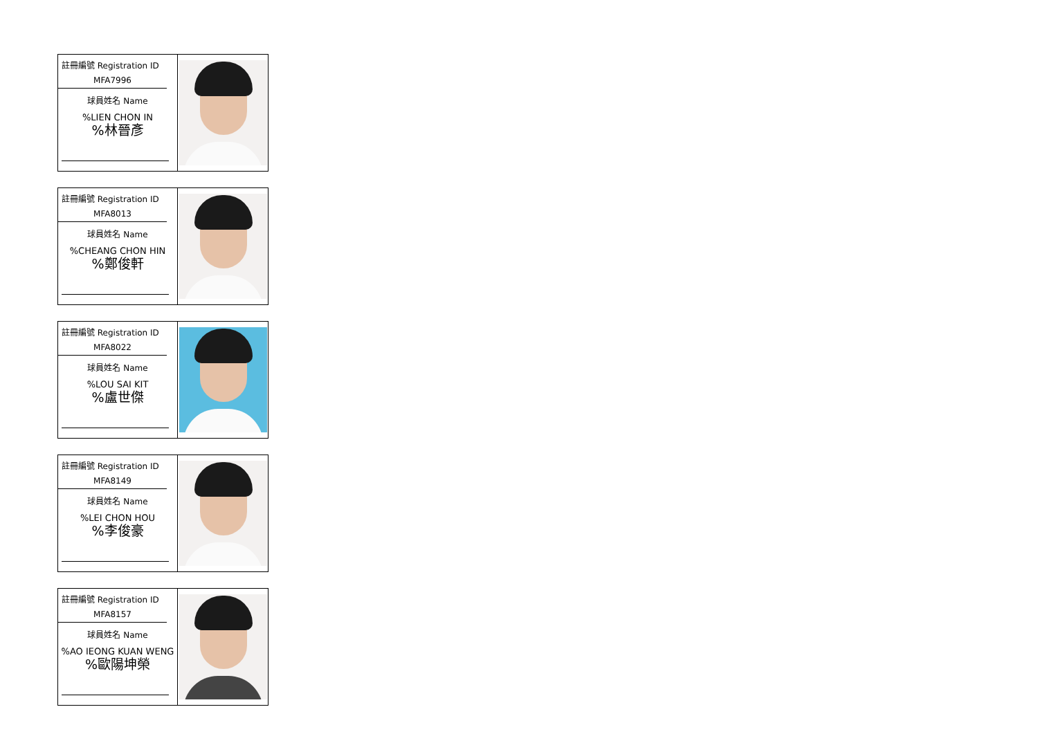註冊編號 Registration ID
MFA7996
球員姓名 Name
%LIEN CHON IN
%林晉彥
註冊編號 Registration ID
MFA8013
球員姓名 Name
%CHEANG CHON HIN
%鄭俊軒
註冊編號 Registration ID
MFA8022
球員姓名 Name
%LOU SAI KIT
%盧世傑
註冊編號 Registration ID
MFA8149
球員姓名 Name
%LEI CHON HOU
%李俊豪
註冊編號 Registration ID
MFA8157
球員姓名 Name
%AO IEONG KUAN WENG
%歐陽坤榮